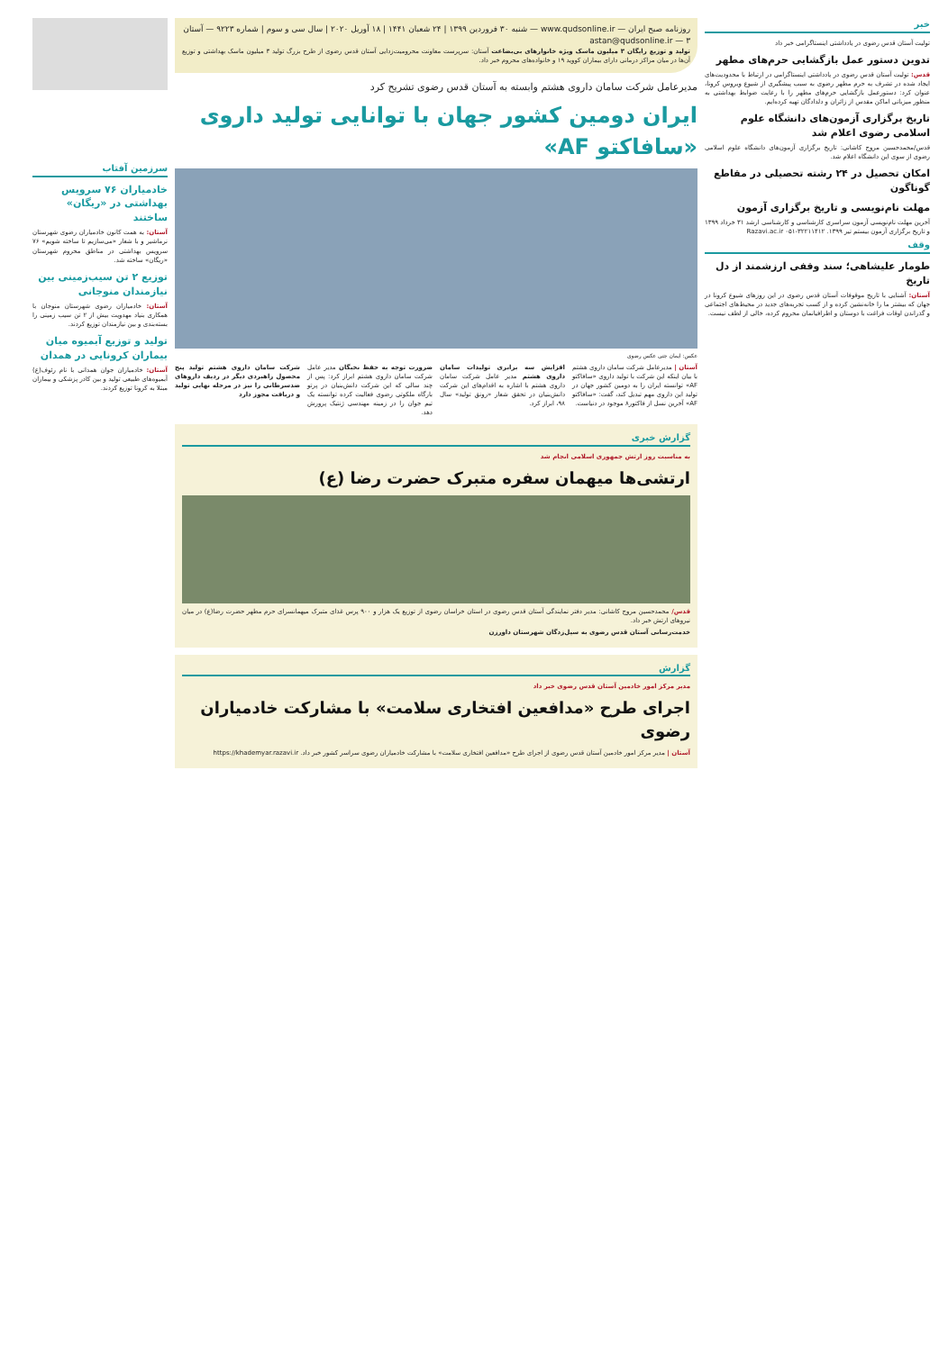خبر
تولیت آستان قدس رضوی در یادداشتی اینستاگرامی خبر داد
تدوین دستور عمل بازگشایی حرم‌های مطهر
قدس: تولیت آستان قدس رضوی در یادداشتی اینستاگرامی در ارتباط با محدودیت‌های ایجاد شده در تشرف به حرم مطهر رضوی به سبب پیشگیری از شیوع ویروس کرونا، عنوان کرد: دستورعمل بازگشایی حرم‌های مطهر را با رعایت ضوابط بهداشتی به منظور میزبانی اماکن مقدس از زائران و دلدادگان تهیه کرده‌ایم.
تاریخ برگزاری آزمون‌های دانشگاه علوم اسلامی رضوی اعلام شد
قدس/محمدحسین مروج کاشانی: تاریخ برگزاری آزمون‌های دانشگاه علوم اسلامی رضوی از سوی این دانشگاه اعلام شد.
امکان تحصیل در ۲۴ رشته تحصیلی در مقاطع گوناگون
مهلت نام‌نویسی و تاریخ برگزاری آزمون
آخرین مهلت نام‌نویسی آزمون سراسری کارشناسی و کارشناسی ارشد ۳۱ خرداد ۱۳۹۹ و تاریخ برگزاری آزمون بیستم تیر ۱۳۹۹. Razavi.ac.ir ۰۵۱-۳۲۲۱۱۴۱۲
وقف
طومار علیشاهی؛ سند وقفی ارزشمند از دل تاریخ
آستان: آشنایی با تاریخ موقوفات آستان قدس رضوی در این روزهای شیوع کرونا در جهان که بیشتر ما را خانه‌نشین کرده و از کسب تجربه‌های جدید در محیط‌های اجتماعی و گذراندن اوقات فراغت با دوستان و اطرافیانمان محروم کرده، خالی از لطف نیست.
روزنامه صبح ایران — www.qudsonline.ir — شنبه ۳۰ فروردین ۱۳۹۹ | ۲۴ شعبان ۱۴۴۱ | ۱۸ آوریل ۲۰۲۰ | سال سی و سوم | شماره ۹۲۲۳ — آستان astan@qudsonline.ir — ۳
تولید و توزیع رایگان ۳ میلیون ماسک ویژه خانوارهای بی‌بضاعت آستان: سرپرست معاونت محرومیت‌زدایی آستان قدس رضوی از طرح بزرگ تولید ۳ میلیون ماسک بهداشتی و توزیع آن‌ها در میان مراکز درمانی دارای بیماران کووید ۱۹ و خانواده‌های محروم خبر داد.
مدیرعامل شرکت سامان داروی هشتم وابسته به آستان قدس رضوی تشریح کرد
ایران دومین کشور جهان با توانایی تولید داروی «سافاکتو AF»
عکس: ایمان جتی عکس رضوی
آستان | مدیرعامل شرکت سامان داروی هشتم با بیان اینکه این شرکت با تولید داروی «سافاکتو AF» توانسته ایران را به دومین کشور جهان در تولید این داروی مهم تبدیل کند، گفت: «سافاکتو AF» آخرین نسل از فاکتور۸ موجود در دنیاست.
افزایش سه برابری تولیدات سامان داروی هشتم مدیر عامل شرکت سامان داروی هشتم با اشاره به اقدام‌های این شرکت دانش‌بنیان در تحقق شعار «رونق تولید» سال ۹۸، ابراز کرد.
ضرورت توجه به حفظ نخبگان مدیر عامل شرکت سامان داروی هشتم ابراز کرد: پس از چند سالی که این شرکت دانش‌بنیان در پرتو بارگاه ملکوتی رضوی فعالیت کرده توانسته یک تیم جوان را در زمینه مهندسی ژنتیک پرورش دهد.
شرکت سامان داروی هشتم تولید پنج محصول راهبردی دیگر در ردیف داروهای ضدسرطانی را نیز در مرحله نهایی تولید و دریافت مجوز دارد
گزارش خبری
به مناسبت روز ارتش جمهوری اسلامی انجام شد
ارتشی‌ها میهمان سفره متبرک حضرت رضا (ع)
قدس/ محمدحسین مروج کاشانی: مدیر دفتر نمایندگی آستان قدس رضوی در استان خراسان رضوی از توزیع یک هزار و ۹۰۰ پرس غذای متبرک میهمانسرای حرم مطهر حضرت رضا(ع) در میان نیروهای ارتش خبر داد.
خدمت‌رسانی آستان قدس رضوی به سیل‌زدگان شهرستان داورزن
گزارش
مدیر مرکز امور خادمین آستان قدس رضوی خبر داد
اجرای طرح «مدافعین افتخاری سلامت» با مشارکت خادمیاران رضوی
آستان | مدیر مرکز امور خادمین آستان قدس رضوی از اجرای طرح «مدافعین افتخاری سلامت» با مشارکت خادمیاران رضوی سراسر کشور خبر داد. https://khademyar.razavi.ir
سرزمین آفتاب
خادمیاران ۷۶ سرویس بهداشتی در «ریگان» ساختند
آستان: به همت کانون خادمیاران رضوی شهرستان نرماشیر و با شعار «می‌سازیم تا ساخته شویم» ۷۶ سرویس بهداشتی در مناطق محروم شهرستان «ریگان» ساخته شد.
توزیع ۲ تن سیب‌زمینی بین نیازمندان منوجانی
آستان: خادمیاران رضوی شهرستان منوجان با همکاری بنیاد مهدویت بیش از ۲ تن سیب زمینی را بسته‌بندی و بین نیازمندان توزیع کردند.
تولید و توزیع آبمیوه میان بیماران کرونایی در همدان
آستان: خادمیاران جوان همدانی با نام رئوف(ع) آبمیوه‌های طبیعی تولید و بین کادر پزشکی و بیماران مبتلا به کرونا توزیع کردند.